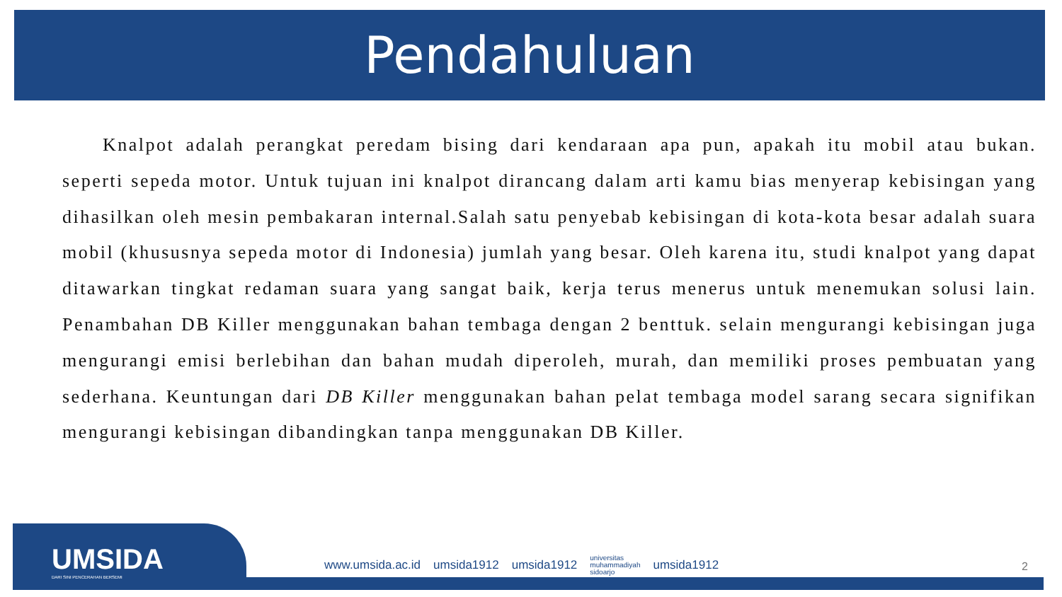Pendahuluan
Knalpot adalah perangkat peredam bising dari kendaraan apa pun, apakah itu mobil atau bukan. seperti sepeda motor. Untuk tujuan ini knalpot dirancang dalam arti kamu bias menyerap kebisingan yang dihasilkan oleh mesin pembakaran internal.Salah satu penyebab kebisingan di kota-kota besar adalah suara mobil (khususnya sepeda motor di Indonesia) jumlah yang besar. Oleh karena itu, studi knalpot yang dapat ditawarkan tingkat redaman suara yang sangat baik, kerja terus menerus untuk menemukan solusi lain. Penambahan DB Killer menggunakan bahan tembaga dengan 2 benttuk. selain mengurangi kebisingan juga mengurangi emisi berlebihan dan bahan mudah diperoleh, murah, dan memiliki proses pembuatan yang sederhana. Keuntungan dari DB Killer menggunakan bahan pelat tembaga model sarang secara signifikan mengurangi kebisingan dibandingkan tanpa menggunakan DB Killer.
UMSIDA
DARI SINI PENCERAHAN BERSEMI
www.umsida.ac.id umsida1912 umsida1912 universitas
muhammadiyah
sidoarjo umsida1912
2